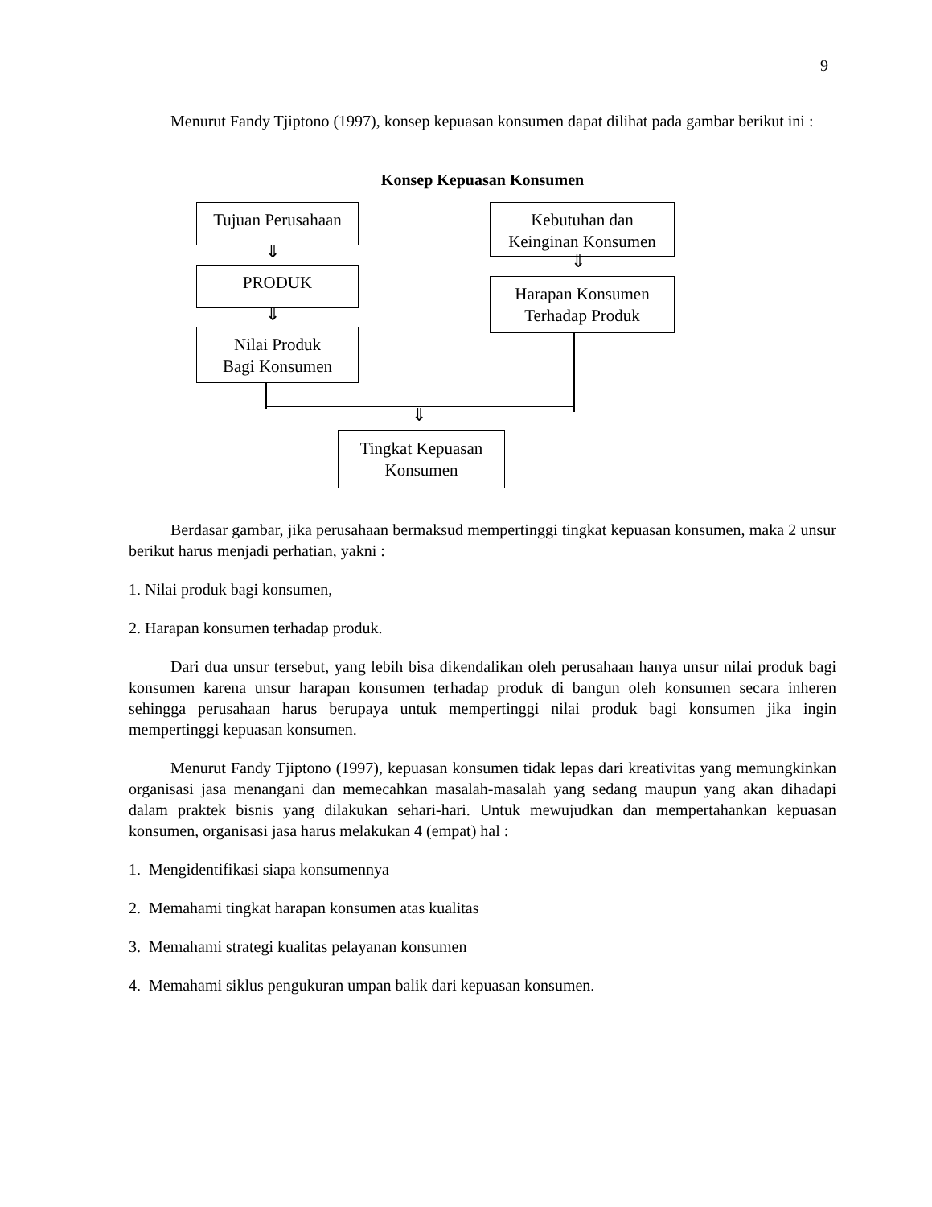9
Menurut Fandy Tjiptono (1997), konsep kepuasan konsumen dapat dilihat pada gambar berikut ini :
Konsep Kepuasan Konsumen
Tujuan Perusahaan
⇓
PRODUK
⇓
Nilai Produk
Bagi Konsumen
Kebutuhan dan
Keinginan Konsumen
⇓
Harapan Konsumen
Terhadap Produk
⇓
Tingkat Kepuasan
Konsumen
Berdasar gambar, jika perusahaan bermaksud mempertinggi tingkat kepuasan konsumen, maka 2 unsur berikut harus menjadi perhatian, yakni :
1. Nilai produk bagi konsumen,
2. Harapan konsumen terhadap produk.
Dari dua unsur tersebut, yang lebih bisa dikendalikan oleh perusahaan hanya unsur nilai produk bagi konsumen karena unsur harapan konsumen terhadap produk di bangun oleh konsumen secara inheren sehingga perusahaan harus berupaya untuk mempertinggi nilai produk bagi konsumen jika ingin mempertinggi kepuasan konsumen.
Menurut Fandy Tjiptono (1997), kepuasan konsumen tidak lepas dari kreativitas yang memungkinkan organisasi jasa menangani dan memecahkan masalah-masalah yang sedang maupun yang akan dihadapi dalam praktek bisnis yang dilakukan sehari-hari. Untuk mewujudkan dan mempertahankan kepuasan konsumen, organisasi jasa harus melakukan 4 (empat) hal :
1. Mengidentifikasi siapa konsumennya
2. Memahami tingkat harapan konsumen atas kualitas
3. Memahami strategi kualitas pelayanan konsumen
4. Memahami siklus pengukuran umpan balik dari kepuasan konsumen.